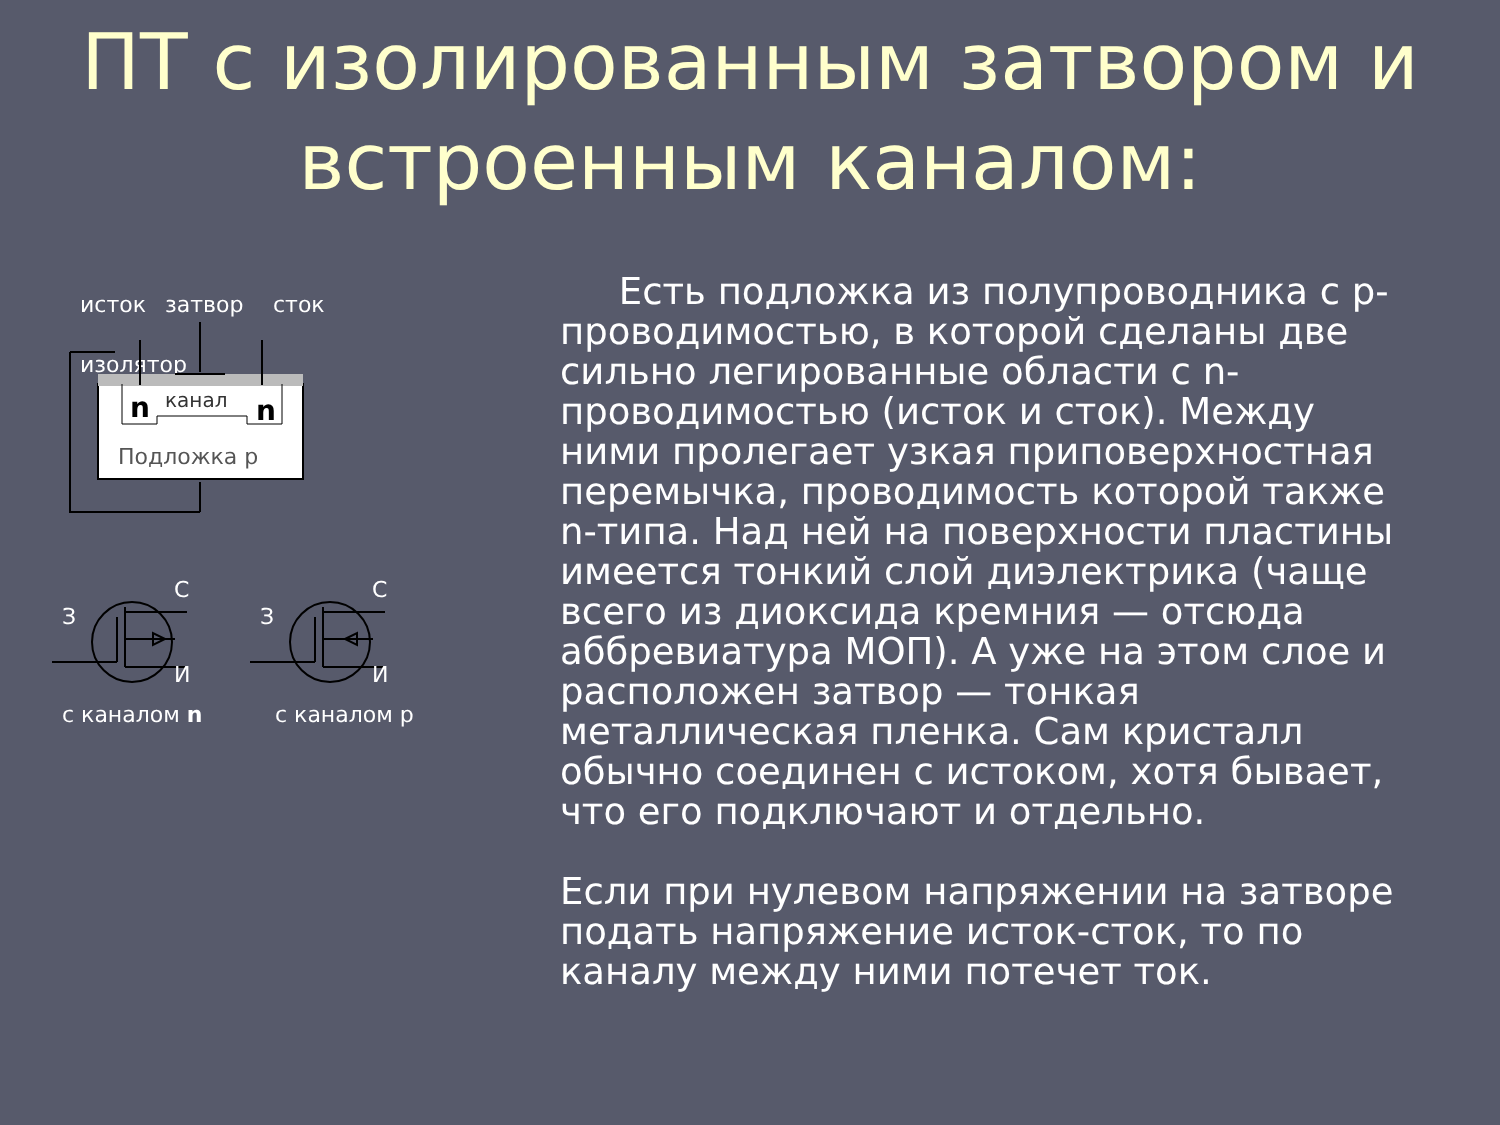ПТ с изолированным затвором и встроенным каналом:
исток
затвор
сток
изолятор
n
n
канал
Подложка p
З
С
И
З
С
И
с каналом n
с каналом p
Есть подложка из полупроводника с p-проводимостью, в которой сделаны две сильно легированные области с n-проводимостью (исток и сток). Между ними пролегает узкая приповерхностная перемычка, проводимость которой также n-типа. Над ней на поверхности пластины имеется тонкий слой диэлектрика (чаще всего из диоксида кремния — отсюда аббревиатура МОП). А уже на этом слое и расположен затвор — тонкая металлическая пленка. Сам кристалл обычно соединен с истоком, хотя бывает, что его подключают и отдельно.
Если при нулевом напряжении на затворе подать напряжение исток-сток, то по каналу между ними потечет ток.